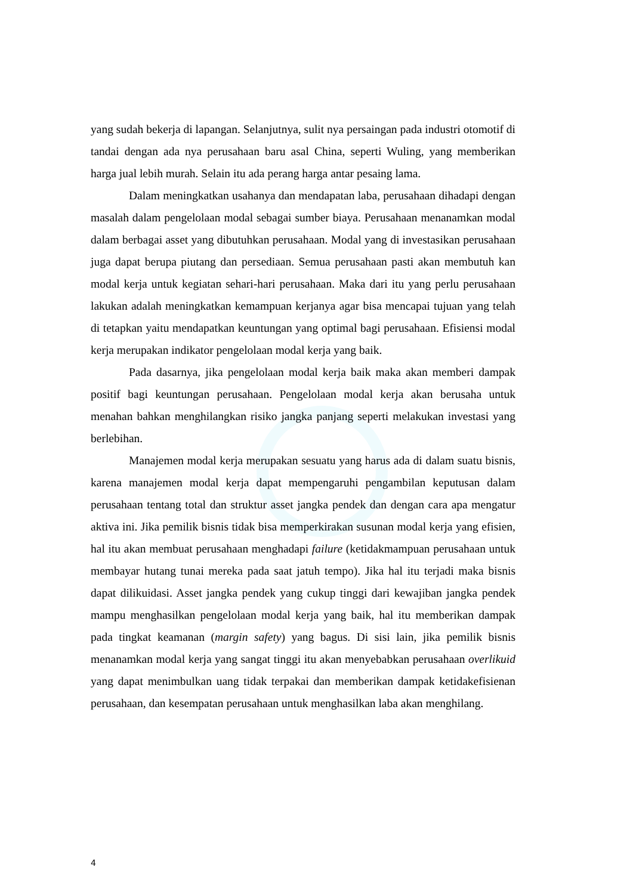yang sudah bekerja di lapangan. Selanjutnya, sulit nya persaingan pada industri otomotif di tandai dengan ada nya perusahaan baru asal China, seperti Wuling, yang memberikan harga jual lebih murah. Selain itu ada perang harga antar pesaing lama.
Dalam meningkatkan usahanya dan mendapatan laba, perusahaan dihadapi dengan masalah dalam pengelolaan modal sebagai sumber biaya. Perusahaan menanamkan modal dalam berbagai asset yang dibutuhkan perusahaan. Modal yang di investasikan perusahaan juga dapat berupa piutang dan persediaan. Semua perusahaan pasti akan membutuh kan modal kerja untuk kegiatan sehari-hari perusahaan. Maka dari itu yang perlu perusahaan lakukan adalah meningkatkan kemampuan kerjanya agar bisa mencapai tujuan yang telah di tetapkan yaitu mendapatkan keuntungan yang optimal bagi perusahaan. Efisiensi modal kerja merupakan indikator pengelolaan modal kerja yang baik.
Pada dasarnya, jika pengelolaan modal kerja baik maka akan memberi dampak positif bagi keuntungan perusahaan. Pengelolaan modal kerja akan berusaha untuk menahan bahkan menghilangkan risiko jangka panjang seperti melakukan investasi yang berlebihan.
Manajemen modal kerja merupakan sesuatu yang harus ada di dalam suatu bisnis, karena manajemen modal kerja dapat mempengaruhi pengambilan keputusan dalam perusahaan tentang total dan struktur asset jangka pendek dan dengan cara apa mengatur aktiva ini. Jika pemilik bisnis tidak bisa memperkirakan susunan modal kerja yang efisien, hal itu akan membuat perusahaan menghadapi failure (ketidakmampuan perusahaan untuk membayar hutang tunai mereka pada saat jatuh tempo). Jika hal itu terjadi maka bisnis dapat dilikuidasi. Asset jangka pendek yang cukup tinggi dari kewajiban jangka pendek mampu menghasilkan pengelolaan modal kerja yang baik, hal itu memberikan dampak pada tingkat keamanan (margin safety) yang bagus. Di sisi lain, jika pemilik bisnis menanamkan modal kerja yang sangat tinggi itu akan menyebabkan perusahaan overlikuid yang dapat menimbulkan uang tidak terpakai dan memberikan dampak ketidakefisienan perusahaan, dan kesempatan perusahaan untuk menghasilkan laba akan menghilang.
4